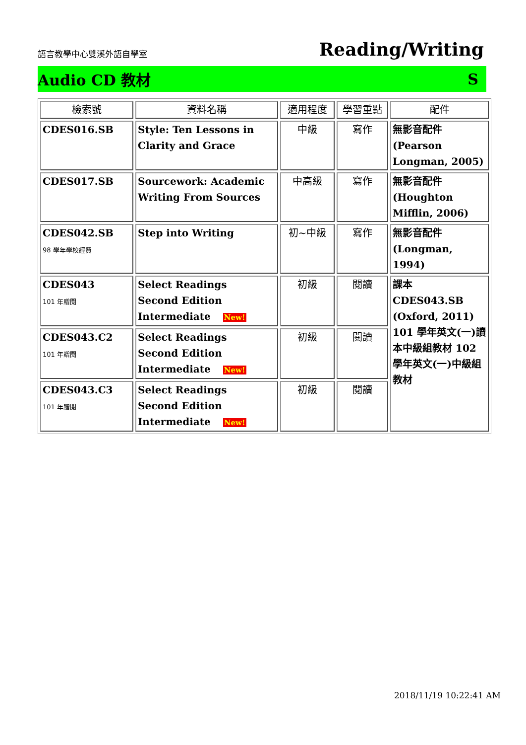語言教學中心雙溪外語自學室 Reading/Writing
Audio CD 教材 S
| 檢索號 | 資料名稱 | 適用程度 | 學習重點 | 配件 |
| --- | --- | --- | --- | --- |
| CDES016.SB | Style: Ten Lessons in Clarity and Grace | 中級 | 寫作 | 無影音配件 (Pearson Longman, 2005) |
| CDES017.SB | Sourcework: Academic Writing From Sources | 中高級 | 寫作 | 無影音配件 (Houghton Mifflin, 2006) |
| CDES042.SB 98 學年學校經費 | Step into Writing | 初~中級 | 寫作 | 無影音配件 (Longman, 1994) |
| CDES043 101 年贈閱 | Select Readings Second Edition Intermediate New! | 初級 | 閱讀 | 課本 CDES043.SB (Oxford, 2011) 101 學年英文(一)讀本中級組教材 102 學年英文(一)中級組教材 |
| CDES043.C2 101 年贈閱 | Select Readings Second Edition Intermediate New! | 初級 | 閱讀 | |
| CDES043.C3 101 年贈閱 | Select Readings Second Edition Intermediate New! | 初級 | 閱讀 | |
2018/11/19 10:22:41 AM